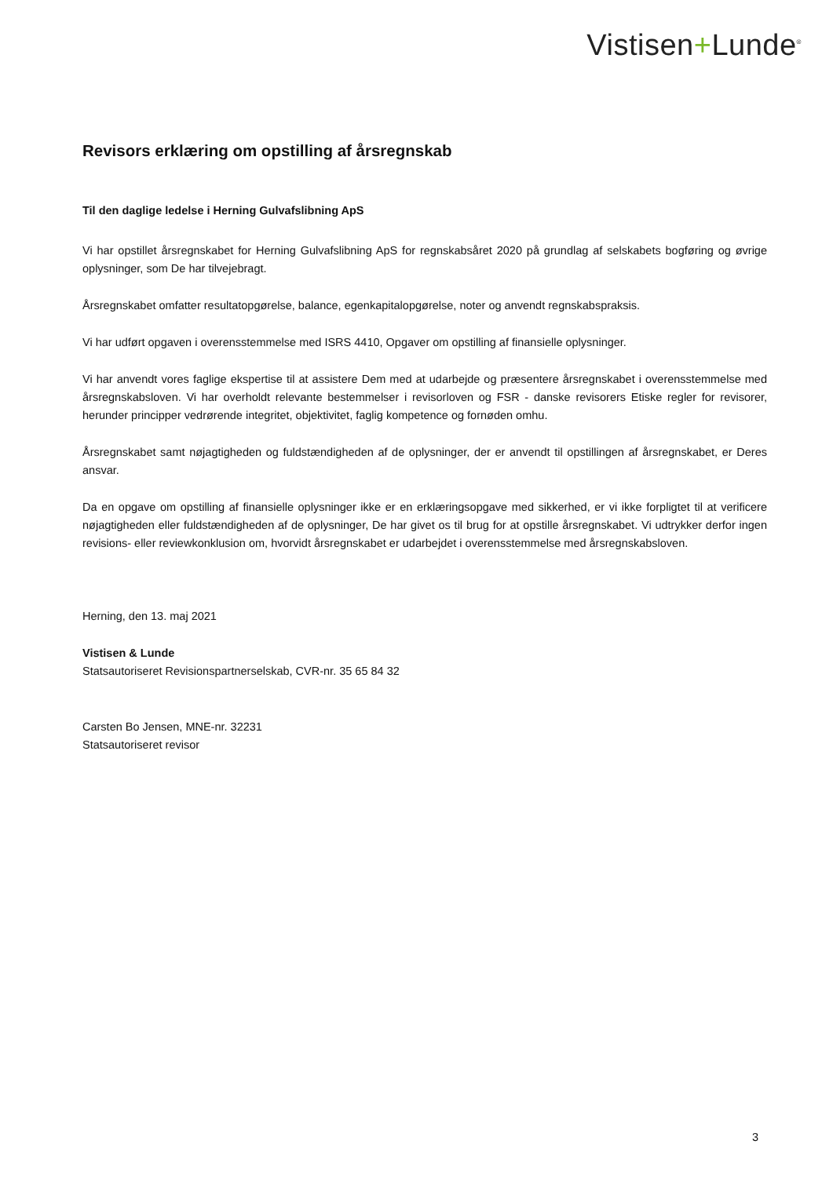Vistisen+Lunde<sup>®</sup>
Revisors erklæring om opstilling af årsregnskab
Til den daglige ledelse i Herning Gulvafslibning ApS
Vi har opstillet årsregnskabet for Herning Gulvafslibning ApS for regnskabsåret 2020 på grundlag af selskabets bogføring og øvrige oplysninger, som De har tilvejebragt.
Årsregnskabet omfatter resultatopgørelse, balance, egenkapitalopgørelse, noter og anvendt regnskabspraksis.
Vi har udført opgaven i overensstemmelse med ISRS 4410, Opgaver om opstilling af finansielle oplysninger.
Vi har anvendt vores faglige ekspertise til at assistere Dem med at udarbejde og præsentere årsregnskabet i overensstemmelse med årsregnskabsloven. Vi har overholdt relevante bestemmelser i revisorloven og FSR - danske revisorers Etiske regler for revisorer, herunder principper vedrørende integritet, objektivitet, faglig kompetence og fornøden omhu.
Årsregnskabet samt nøjagtigheden og fuldstændigheden af de oplysninger, der er anvendt til opstillingen af årsregnskabet, er Deres ansvar.
Da en opgave om opstilling af finansielle oplysninger ikke er en erklæringsopgave med sikkerhed, er vi ikke forpligtet til at verificere nøjagtigheden eller fuldstændigheden af de oplysninger, De har givet os til brug for at opstille årsregnskabet. Vi udtrykker derfor ingen revisions- eller reviewkonklusion om, hvorvidt årsregnskabet er udarbejdet i overensstemmelse med årsregnskabsloven.
Herning, den 13. maj 2021
Vistisen & Lunde
Statsautoriseret Revisionspartnerselskab, CVR-nr. 35 65 84 32
Carsten Bo Jensen, MNE-nr. 32231
Statsautoriseret revisor
3